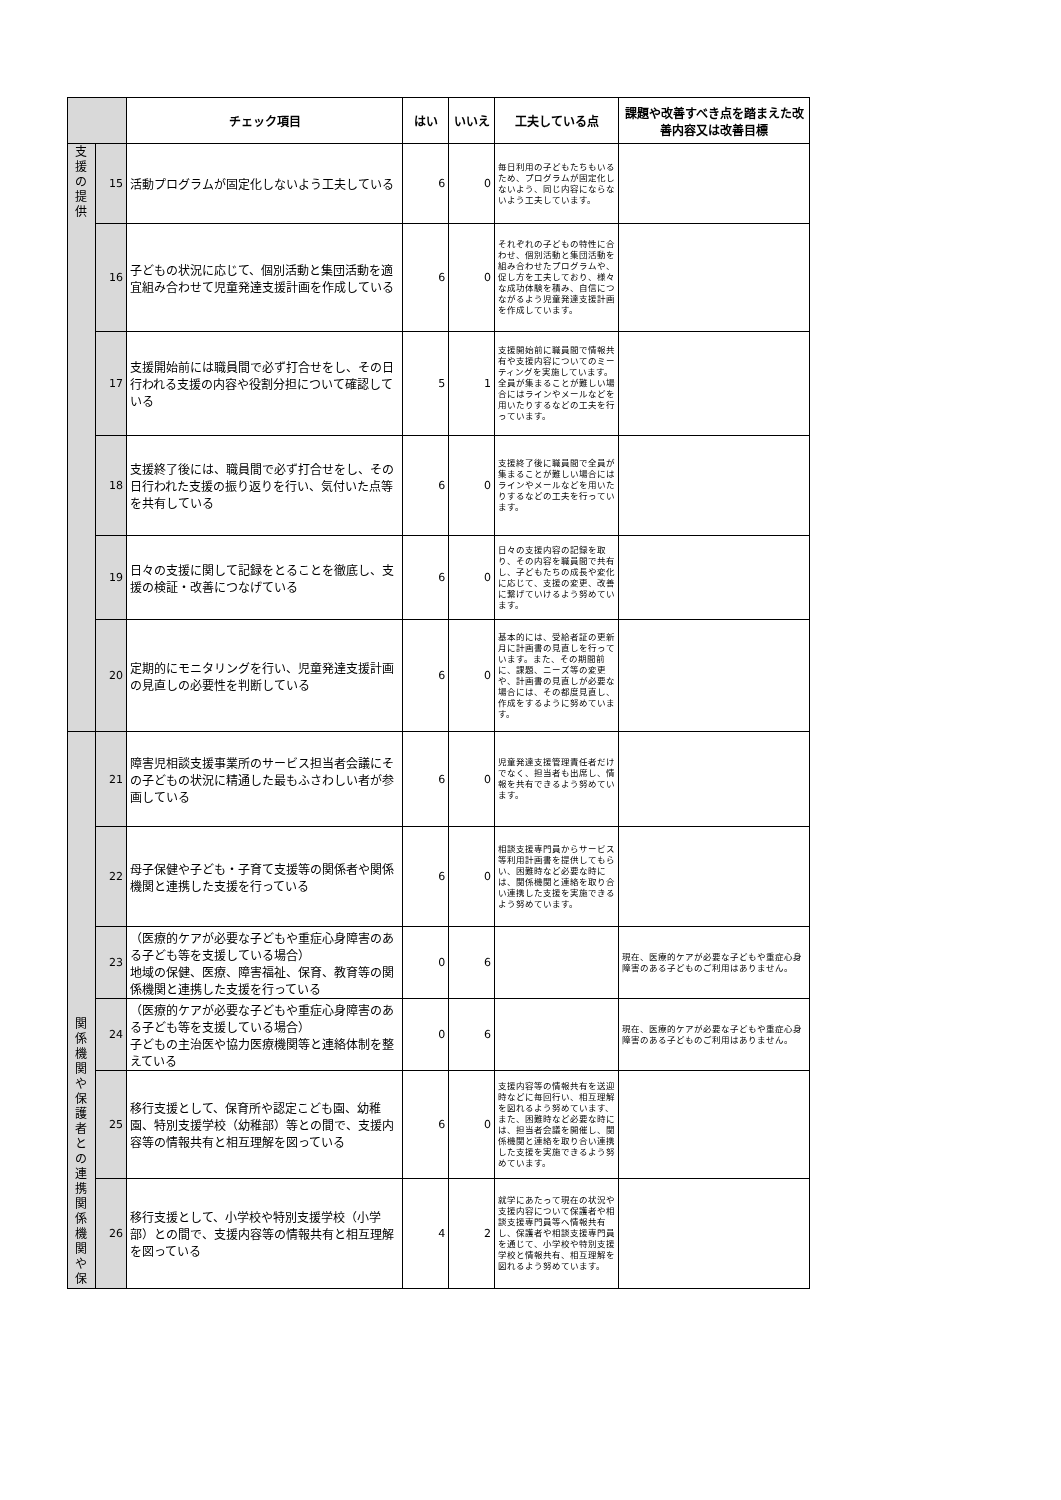| | | チェック項目 | はい | いいえ | 工夫している点 | 課題や改善すべき点を踏まえた改善内容又は改善目標 |
| --- | --- | --- | --- | --- | --- | --- |
| 支 援 の 提 供 | 15 | 活動プログラムが固定化しないよう工夫している | 6 | 0 | 毎日利用の子どもたちもいるため、プログラムが固定化しないよう、同じ内容にならないよう工夫しています。 | |
| | 16 | 子どもの状況に応じて、個別活動と集団活動を適宜組み合わせて児童発達支援計画を作成している | 6 | 0 | それぞれの子どもの特性に合わせ、個別活動と集団活動を組み合わせたプログラムや、促し方を工夫しており、様々な成功体験を積み、自信につながるよう児童発達支援計画を作成しています。 | |
| | 17 | 支援開始前には職員間で必ず打合せをし、その日行われる支援の内容や役割分担について確認している | 5 | 1 | 支援開始前に職員間で情報共有や支援内容についてのミーティングを実施しています。全員が集まることが難しい場合にはラインやメールなどを用いたりするなどの工夫を行っています。 | |
| | 18 | 支援終了後には、職員間で必ず打合せをし、その日行われた支援の振り返りを行い、気付いた点等を共有している | 6 | 0 | 支援終了後に職員間で全員が集まることが難しい場合にはラインやメールなどを用いたりするなどの工夫を行っています。 | |
| | 19 | 日々の支援に関して記録をとることを徹底し、支援の検証・改善につなげている | 6 | 0 | 日々の支援内容の記録を取り、その内容を職員間で共有し、子どもたちの成長や変化に応じて、支援の変更、改善に繋げていけるよう努めています。 | |
| | 20 | 定期的にモニタリングを行い、児童発達支援計画の見直しの必要性を判断している | 6 | 0 | 基本的には、受給者証の更新月に計画書の見直しを行っています。また、その期間前に、課題、ニーズ等の変更や、計画書の見直しが必要な場合には、その都度見直し、作成をするように努めています。 | |
| 関 係 機 関 や 保 護 者 と の 連 携 関 係 機 関 や 保 | 21 | 障害児相談支援事業所のサービス担当者会議にその子どもの状況に精通した最もふさわしい者が参画している | 6 | 0 | 児童発達支援管理責任者だけでなく、担当者も出席し、情報を共有できるよう努めています。 | |
| | 22 | 母子保健や子ども・子育て支援等の関係者や関係機関と連携した支援を行っている | 6 | 0 | 相談支援専門員からサービス等利用計画書を提供してもらい、困難時など必要な時には、関係機関と連絡を取り合い連携した支援を実施できるよう努めています。 | |
| | 23 | （医療的ケアが必要な子どもや重症心身障害のある子ども等を支援している場合） 地域の保健、医療、障害福祉、保育、教育等の関係機関と連携した支援を行っている | 0 | 6 | | 現在、医療的ケアが必要な子どもや重症心身障害のある子どものご利用はありません。 |
| | 24 | （医療的ケアが必要な子どもや重症心身障害のある子ども等を支援している場合） 子どもの主治医や協力医療機関等と連絡体制を整えている | 0 | 6 | | 現在、医療的ケアが必要な子どもや重症心身障害のある子どものご利用はありません。 |
| | 25 | 移行支援として、保育所や認定こども園、幼稚園、特別支援学校（幼稚部）等との間で、支援内容等の情報共有と相互理解を図っている | 6 | 0 | 支援内容等の情報共有を送迎時などに毎回行い、相互理解を図れるよう努めています、また、困難時など必要な時には、担当者会議を開催し、関係機関と連絡を取り合い連携した支援を実施できるよう努めています。 | |
| | 26 | 移行支援として、小学校や特別支援学校（小学部）との間で、支援内容等の情報共有と相互理解を図っている | 4 | 2 | 就学にあたって現在の状況や支援内容について保護者や相談支援専門員等へ情報共有し、保護者や相談支援専門員を通じて、小学校や特別支援学校と情報共有、相互理解を図れるよう努めています。 | |